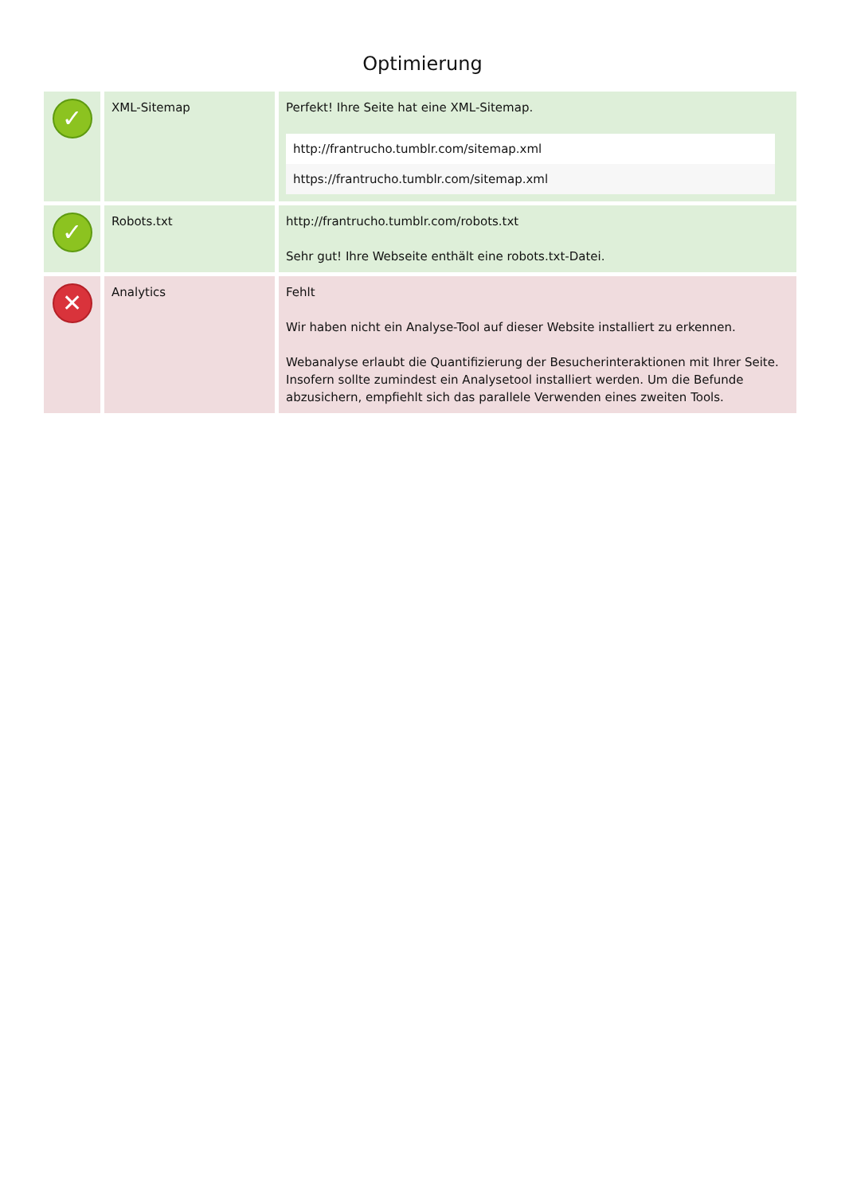Optimierung
| ✓ | XML-Sitemap | Perfekt! Ihre Seite hat eine XML-Sitemap. http://frantrucho.tumblr.com/sitemap.xml https://frantrucho.tumblr.com/sitemap.xml |
| ✓ | Robots.txt | http://frantrucho.tumblr.com/robots.txt Sehr gut! Ihre Webseite enthält eine robots.txt-Datei. |
| ✕ | Analytics | Fehlt Wir haben nicht ein Analyse-Tool auf dieser Website installiert zu erkennen. Webanalyse erlaubt die Quantifizierung der Besucherinteraktionen mit Ihrer Seite. Insofern sollte zumindest ein Analysetool installiert werden. Um die Befunde abzusichern, empfiehlt sich das parallele Verwenden eines zweiten Tools. |